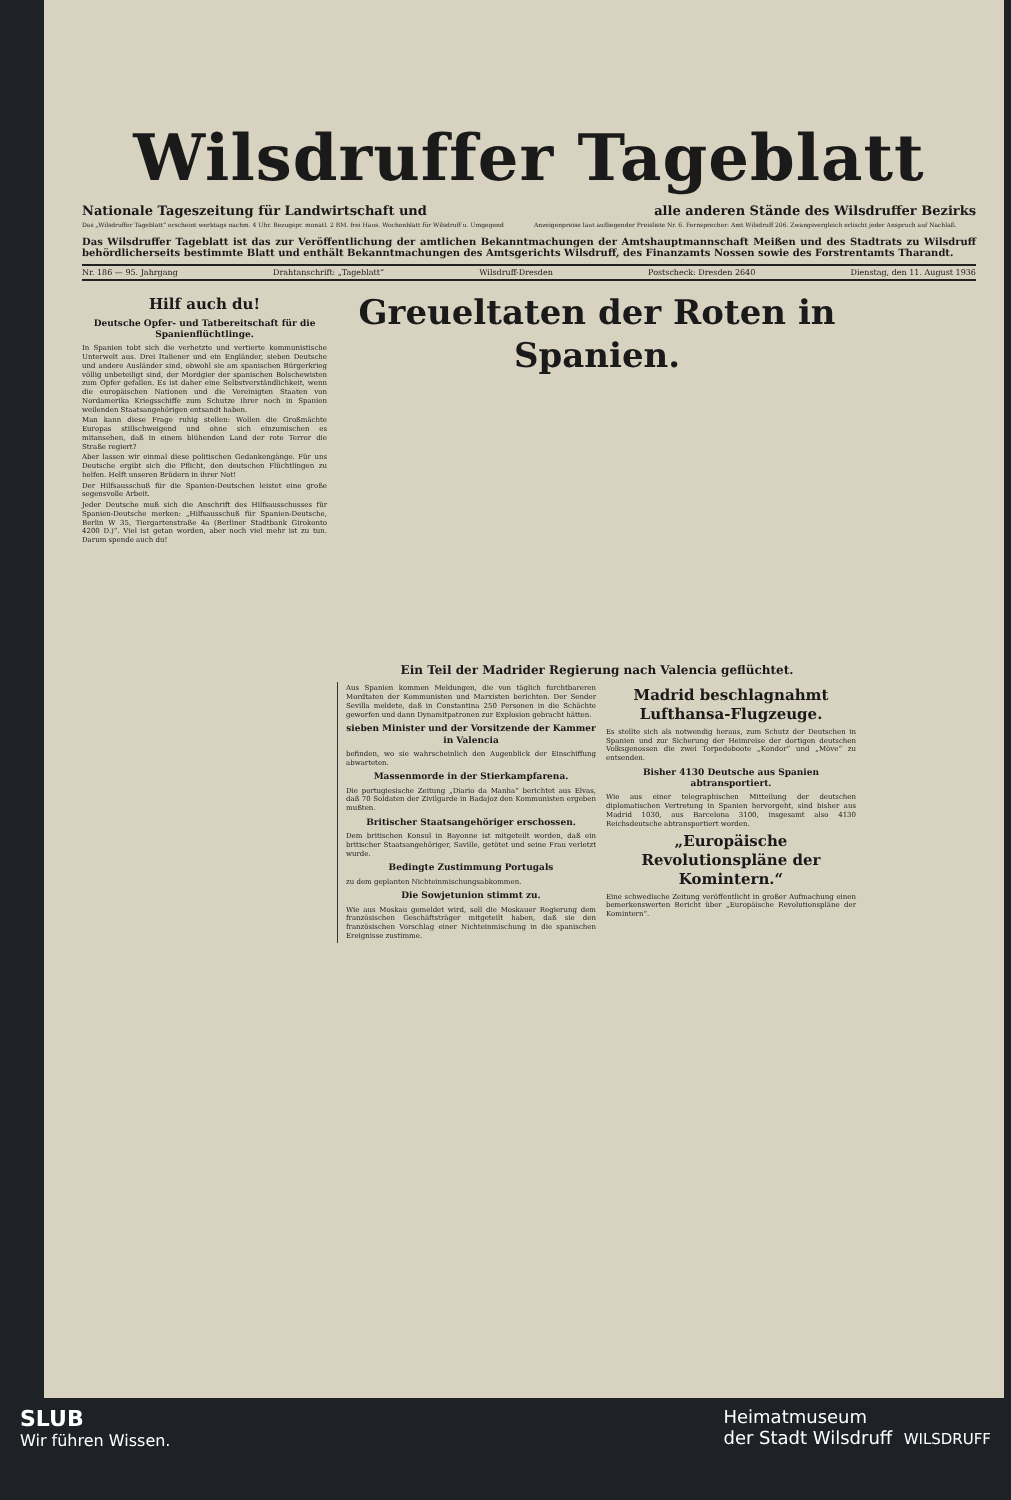Wilsdruffer Tageblatt
Nationale Tageszeitung für Landwirtschaft und alle anderen Stände des Wilsdruffer Bezirks
Das „Wilsdruffer Tageblatt“ erscheint werktags nachm. 4 Uhr. Bezugspr. monatl. 2 RM. frei Haus. Wochenblatt für Wilsdruff u. Umgegend
Anzeigenpreise laut aufliegender Preisliste Nr. 6. Fernsprecher: Amt Wilsdruff 206. Zwangsvergleich erlischt jeder Anspruch auf Nachlaß.
Das Wilsdruffer Tageblatt ist das zur Veröffentlichung der amtlichen Bekanntmachungen der Amtshauptmannschaft Meißen und des Stadtrats zu Wilsdruff behördlicherseits bestimmte Blatt und enthält Bekanntmachungen des Amtsgerichts Wilsdruff, des Finanzamts Nossen sowie des Forstrentamts Tharandt.
Nr. 186 — 95. Jahrgang Drahtanschrift: „Tageblatt“Wilsdruff-Dresden Postscheck: Dresden 2640 Dienstag, den 11. August 1936
Hilf auch du!
Deutsche Opfer- und Tatbereitschaft für die Spanienflüchtlinge.
In Spanien tobt sich die verhetzte und vertierte kommunistische Unterwelt aus. Drei Italiener und ein Engländer, sieben Deutsche und andere Ausländer sind, obwohl sie am spanischen Bürgerkrieg völlig unbeteiligt sind, der Mordgier der spanischen Bolschewisten zum Opfer gefallen. Es ist daher eine Selbstverständlichkeit, wenn die europäischen Nationen und die Vereinigten Staaten von Nordamerika Kriegsschiffe zum Schutze ihrer noch in Spanien weilenden Staatsangehörigen entsandt haben.
Man kann diese Frage ruhig stellen: Wollen die Großmächte Europas stillschweigend und ohne sich einzumischen es mitansehen, daß in einem blühenden Land der rote Terror die Straße regiert?
Aber lassen wir einmal diese politischen Gedankengänge. Für uns Deutsche ergibt sich die Pflicht, den deutschen Flüchtlingen zu helfen. Helft unseren Brüdern in ihrer Not!
Der Hilfsausschuß für die Spanien-Deutschen leistet eine große segensvolle Arbeit.
Jeder Deutsche muß sich die Anschrift des Hilfsausschusses für Spanien-Deutsche merken: „Hilfsausschuß für Spanien-Deutsche, Berlin W 35, Tiergartenstraße 4a (Berliner Stadtbank Girokonto 4200 D.)“. Viel ist getan worden, aber noch viel mehr ist zu tun. Darum spende auch du!
Greueltaten der Roten in Spanien.
Ein Teil der Madrider Regierung nach Valencia geflüchtet.
Aus Spanien kommen Meldungen, die von täglich furchtbareren Mordtaten der Kommunisten und Marxisten berichten. Der Sender Sevilla meldete, daß in Constantina 250 Personen in die Schächte geworfen und dann Dynamitpatronen zur Explosion gebracht hätten.
sieben Minister und der Vorsitzende der Kammer in Valencia
befinden, wo sie wahrscheinlich den Augenblick der Einschiffung abwarteten.
Massenmorde in der Stierkampfarena.
Die portugiesische Zeitung „Diario da Manha“ berichtet aus Elvas, daß 70 Soldaten der Zivilgarde in Badajoz den Kommunisten ergeben mußten.
Britischer Staatsangehöriger erschossen.
Dem britischen Konsul in Bayonne ist mitgeteilt worden, daß ein britischer Staatsangehöriger, Saville, getötet und seine Frau verletzt wurde.
Bedingte Zustimmung Portugals
zu dem geplanten Nichteinmischungsabkommen.
Die Sowjetunion stimmt zu.
Wie aus Moskau gemeldet wird, soll die Moskauer Regierung dem französischen Geschäftsträger mitgeteilt haben, daß sie den französischen Vorschlag einer Nichteinmischung in die spanischen Ereignisse zustimme.
Madrid beschlagnahmt Lufthansa-Flugzeuge.
Es stellte sich als notwendig heraus, zum Schutz der Deutschen in Spanien und zur Sicherung der Heimreise der dortigen deutschen Volksgenossen die zwei Torpedoboote „Kondor“ und „Möve“ zu entsenden.
Bisher 4130 Deutsche aus Spanien abtransportiert.
Wie aus einer telegraphischen Mitteilung der deutschen diplomatischen Vertretung in Spanien hervorgeht, sind bisher aus Madrid 1030, aus Barcelona 3100, insgesamt also 4130 Reichsdeutsche abtransportiert worden.
„Europäische Revolutionspläne der Komintern.“
Eine schwedische Zeitung veröffentlicht in großer Aufmachung einen bemerkenswerten Bericht über „Europäische Revolutionspläne der Komintern“.
SLUB
Wir führen Wissen.
Heimatmuseum
der Stadt Wilsdruff WILSDRUFF